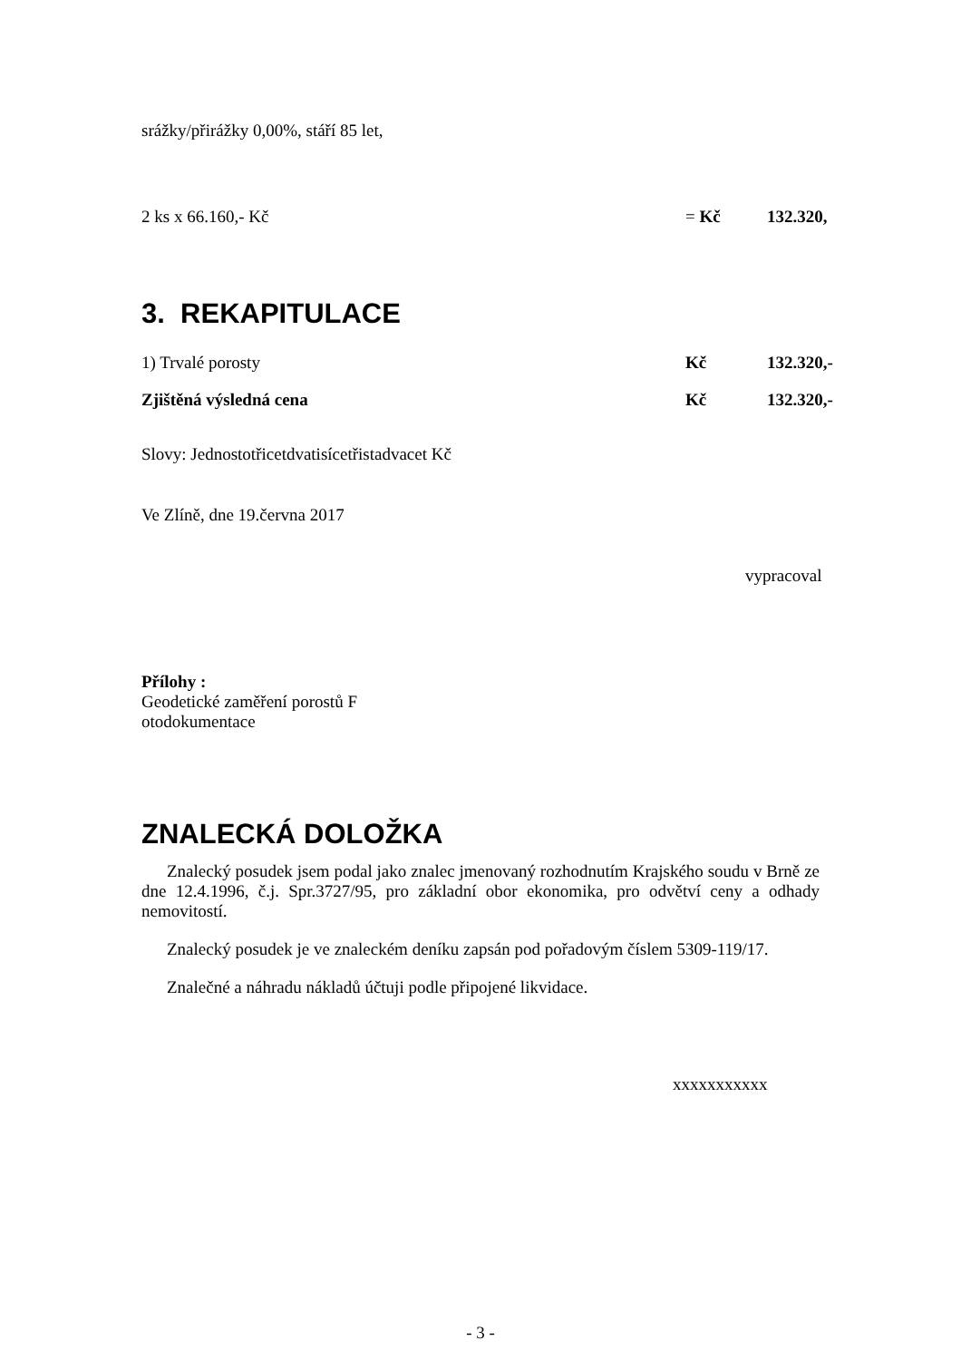srážky/přirážky 0,00%, stáří 85 let,
2 ks x 66.160,- Kč = Kč 132.320,
3. REKAPITULACE
1) Trvalé porosty Kč 132.320,-
Zjištěná výsledná cena Kč 132.320,-
Slovy: Jednostotřicetdvatisícetřistadvacet Kč
Ve Zlíně, dne 19.června 2017
vypracoval
Přílohy :
Geodetické zaměření porostů F
otodokumentace
ZNALECKÁ DOLOŽKA
Znalecký posudek jsem podal jako znalec jmenovaný rozhodnutím Krajského soudu v Brně ze dne 12.4.1996, č.j. Spr.3727/95, pro základní obor ekonomika, pro odvětví ceny a odhady nemovitostí.
Znalecký posudek je ve znaleckém deníku zapsán pod pořadovým číslem 5309-119/17.
Znalečné a náhradu nákladů účtuji podle připojené likvidace.
xxxxxxxxxxx
- 3 -